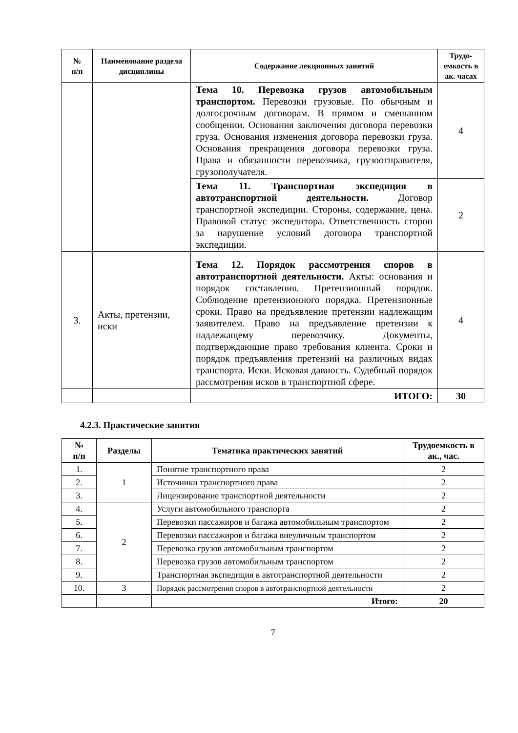| № п/п | Наименование раздела дисциплины | Содержание лекционных занятий | Трудо-емкость в ак. часах |
| --- | --- | --- | --- |
| | | Тема 10. Перевозка грузов автомобильным транспортом. Перевозки грузовые. По обычным и долгосрочным договорам. В прямом и смешанном сообщении. Основания заключения договора перевозки груза. Основания изменения договора перевозки груза. Основания прекращения договора перевозки груза. Права и обязанности перевозчика, грузоотправителя, грузополучателя. | 4 |
| | | Тема 11. Транспортная экспедиция в автотранспортной деятельности. Договор транспортной экспедиции. Стороны, содержание, цена. Правовой статус экспедитора. Ответственность сторон за нарушение условий договора транспортной экспедиции. | 2 |
| 3. | Акты, претензии, иски | Тема 12. Порядок рассмотрения споров в автотранспортной деятельности. Акты: основания и порядок составления. Претензионный порядок. Соблюдение претензионного порядка. Претензионные сроки. Право на предъявление претензии надлежащим заявителем. Право на предъявление претензии к надлежащему перевозчику. Документы, подтверждающие право требования клиента. Сроки и порядок предъявления претензий на различных видах транспорта. Иски. Исковая давность. Судебный порядок рассмотрения исков в транспортной сфере. | 4 |
| | | ИТОГО: | 30 |
4.2.3. Практические занятия
| № п/п | Разделы | Тематика практических занятий | Трудоемкость в ак., час. |
| --- | --- | --- | --- |
| 1. | 1 | Понятие транспортного права | 2 |
| 2. | | Источники транспортного права | 2 |
| 3. | | Лицензирование транспортной деятельности | 2 |
| 4. | 2 | Услуги автомобильного транспорта | 2 |
| 5. | | Перевозки пассажиров и багажа автомобильным транспортом | 2 |
| 6. | | Перевозки пассажиров и багажа внеуличным транспортом | 2 |
| 7. | | Перевозка грузов автомобильным транспортом | 2 |
| 8. | | Перевозка грузов автомобильным транспортом | 2 |
| 9. | | Транспортная экспедиция в автотранспортной деятельности | 2 |
| 10. | 3 | Порядок рассмотрения споров в автотранспортной деятельности | 2 |
| | | Итого: | 20 |
7